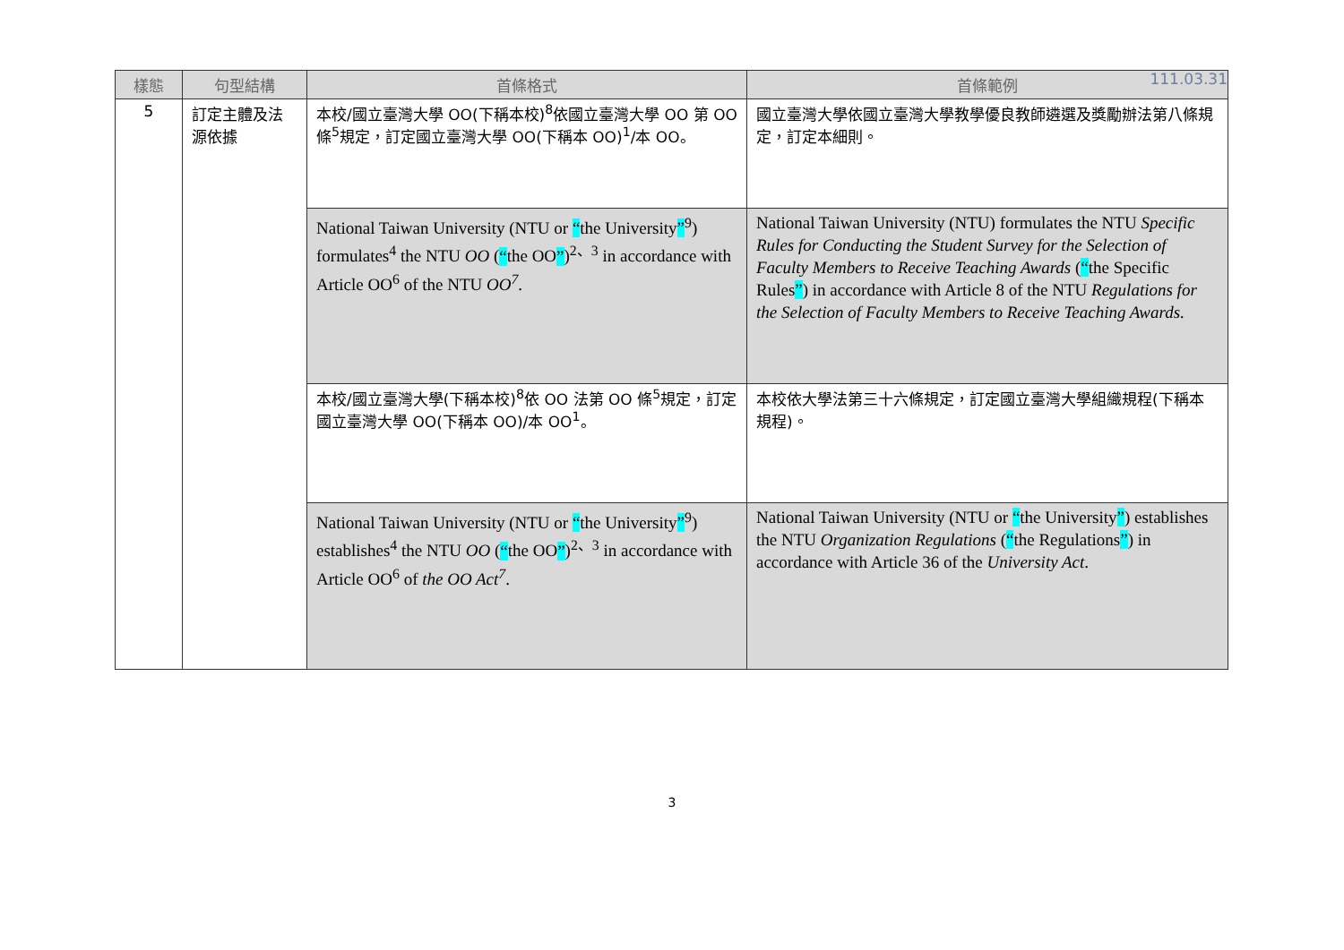111.03.31
| 樣態 | 句型結構 | 首條格式 | 首條範例 |
| --- | --- | --- | --- |
| 5 | 訂定主體及法源依據 | 本校/國立臺灣大學 OO(下稱本校)<sup>8</sup>依國立臺灣大學 OO 第 OO 條<sup>5</sup>規定，訂定國立臺灣大學 OO(下稱本 OO)<sup>1</sup>/本 OO。 | 國立臺灣大學依國立臺灣大學教學優良教師遴選及獎勵辦法第八條規定，訂定本細則。 |
| | | National Taiwan University (NTU or “ the University ”<sup>9</sup>) formulates<sup>4</sup> the NTU OO ( “ the OO ” )<sup>2、3</sup> in accordance with Article OO<sup>6</sup> of the NTU OO<sup>7</sup> . | National Taiwan University (NTU) formulates the NTU Specific Rules for Conducting the Student Survey for the Selection of Faculty Members to Receive Teaching Awards ( “ the Specific Rules ” ) in accordance with Article 8 of the NTU Regulations for the Selection of Faculty Members to Receive Teaching Awards. |
| | | 本校/國立臺灣大學(下稱本校)<sup>8</sup>依 OO 法第 OO 條<sup>5</sup>規定，訂定國立臺灣大學 OO(下稱本 OO)/本 OO<sup>1</sup>。 | 本校依大學法第三十六條規定，訂定國立臺灣大學組織規程(下稱本規程)。 |
| | | National Taiwan University (NTU or “ the University ”<sup>9</sup>) establishes<sup>4</sup> the NTU OO ( “ the OO ” )<sup>2、3</sup> in accordance with Article OO<sup>6</sup> of the OO Act<sup>7</sup> . | National Taiwan University (NTU or “ the University ” ) establishes the NTU Organization Regulations ( “ the Regulations ” ) in accordance with Article 36 of the University Act . |
3